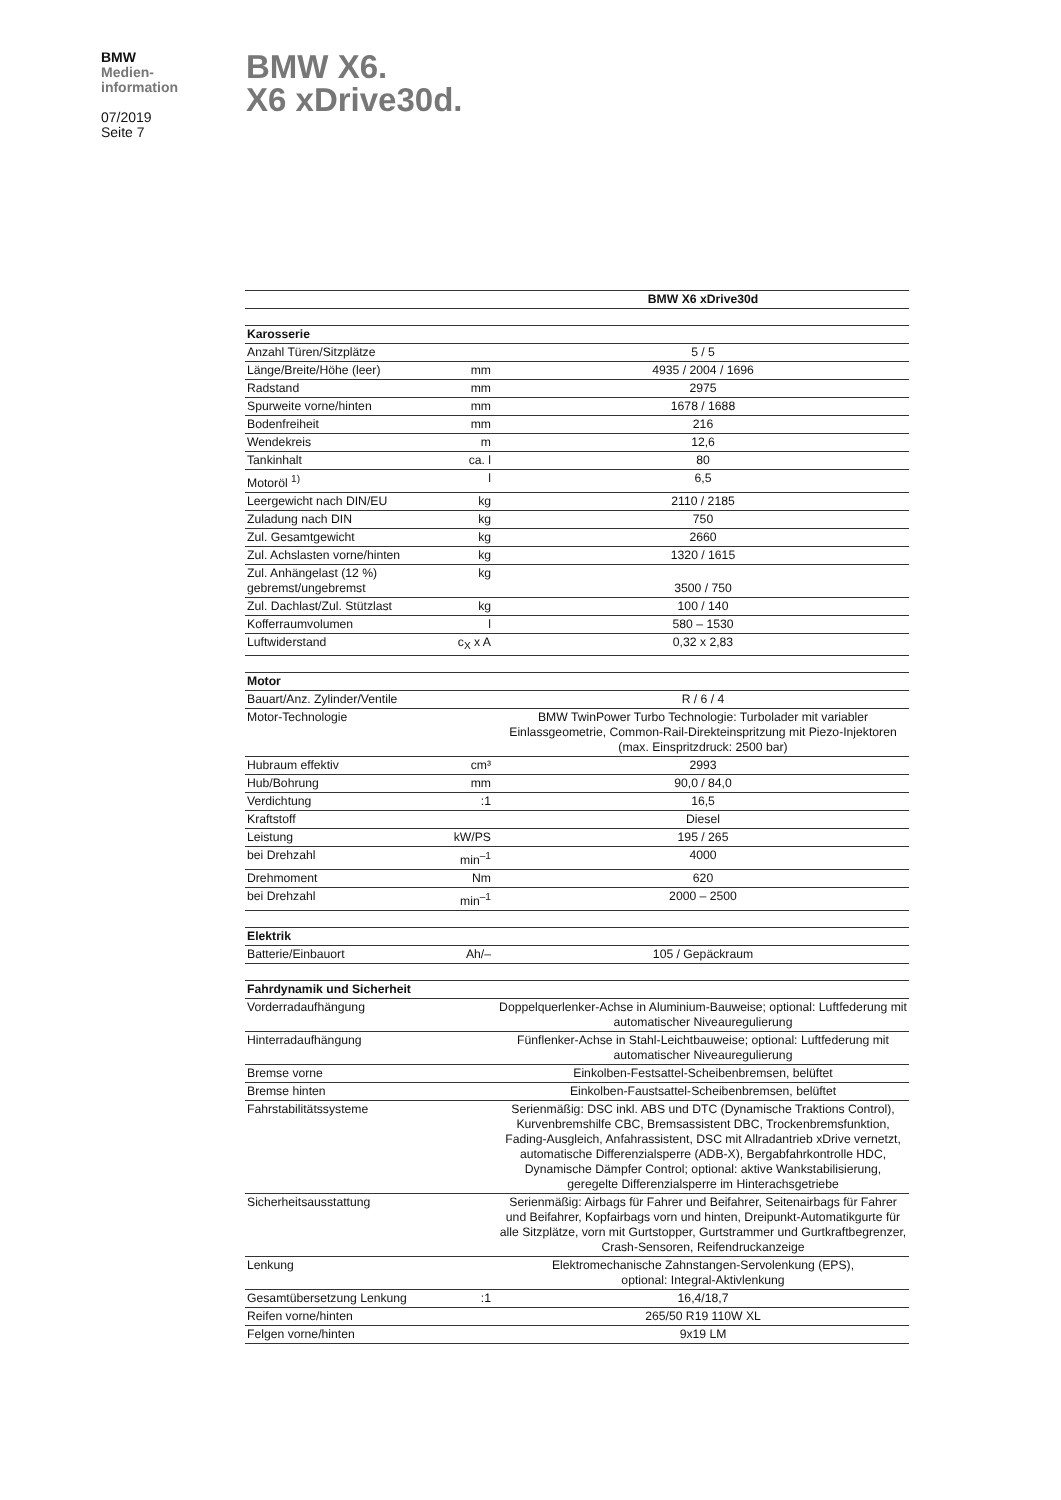BMW
Medien-
information
07/2019
Seite 7
BMW X6.
X6 xDrive30d.
| | | BMW X6 xDrive30d |
| --- | --- | --- |
| Karosserie | | |
| Anzahl Türen/Sitzplätze | | 5 / 5 |
| Länge/Breite/Höhe (leer) | mm | 4935 / 2004 / 1696 |
| Radstand | mm | 2975 |
| Spurweite vorne/hinten | mm | 1678 / 1688 |
| Bodenfreiheit | mm | 216 |
| Wendekreis | m | 12,6 |
| Tankinhalt | ca. l | 80 |
| Motoröl <sup>1)</sup> | l | 6,5 |
| Leergewicht nach DIN/EU | kg | 2110 / 2185 |
| Zuladung nach DIN | kg | 750 |
| Zul. Gesamtgewicht | kg | 2660 |
| Zul. Achslasten vorne/hinten | kg | 1320 / 1615 |
| Zul. Anhängelast (12 %) gebremst/ungebremst | kg | 3500 / 750 |
| Zul. Dachlast/Zul. Stützlast | kg | 100 / 140 |
| Kofferraumvolumen | l | 580 – 1530 |
| Luftwiderstand | c<sub>X</sub> x A | 0,32 x 2,83 |
| Motor | | |
| Bauart/Anz. Zylinder/Ventile | | R / 6 / 4 |
| Motor-Technologie | | BMW TwinPower Turbo Technologie: Turbolader mit variabler Einlassgeometrie, Common-Rail-Direkteinspritzung mit Piezo-Injektoren (max. Einspritzdruck: 2500 bar) |
| Hubraum effektiv | cm³ | 2993 |
| Hub/Bohrung | mm | 90,0 / 84,0 |
| Verdichtung | :1 | 16,5 |
| Kraftstoff | | Diesel |
| Leistung | kW/PS | 195 / 265 |
| bei Drehzahl | min<sup>–1</sup> | 4000 |
| Drehmoment | Nm | 620 |
| bei Drehzahl | min<sup>–1</sup> | 2000 – 2500 |
| Elektrik | | |
| Batterie/Einbauort | Ah/– | 105 / Gepäckraum |
| Fahrdynamik und Sicherheit | | |
| Vorderradaufhängung | | Doppelquerlenker-Achse in Aluminium-Bauweise; optional: Luftfederung mit automatischer Niveauregulierung |
| Hinterradaufhängung | | Fünflenker-Achse in Stahl-Leichtbauweise; optional: Luftfederung mit automatischer Niveauregulierung |
| Bremse vorne | | Einkolben-Festsattel-Scheibenbremsen, belüftet |
| Bremse hinten | | Einkolben-Faustsattel-Scheibenbremsen, belüftet |
| Fahrstabilitätssysteme | | Serienmäßig: DSC inkl. ABS und DTC (Dynamische Traktions Control), Kurvenbremshilfe CBC, Bremsassistent DBC, Trockenbremsfunktion, Fading-Ausgleich, Anfahrassistent, DSC mit Allradantrieb xDrive vernetzt, automatische Differenzialsperre (ADB-X), Bergabfahrkontrolle HDC, Dynamische Dämpfer Control; optional: aktive Wankstabilisierung, geregelte Differenzialsperre im Hinterachsgetriebe |
| Sicherheitsausstattung | | Serienmäßig: Airbags für Fahrer und Beifahrer, Seitenairbags für Fahrer und Beifahrer, Kopfairbags vorn und hinten, Dreipunkt-Automatikgurte für alle Sitzplätze, vorn mit Gurtstopper, Gurtstrammer und Gurtkraftbegrenzer, Crash-Sensoren, Reifendruckanzeige |
| Lenkung | | Elektromechanische Zahnstangen-Servolenkung (EPS), optional: Integral-Aktivlenkung |
| Gesamtübersetzung Lenkung | :1 | 16,4/18,7 |
| Reifen vorne/hinten | | 265/50 R19 110W XL |
| Felgen vorne/hinten | | 9x19 LM |